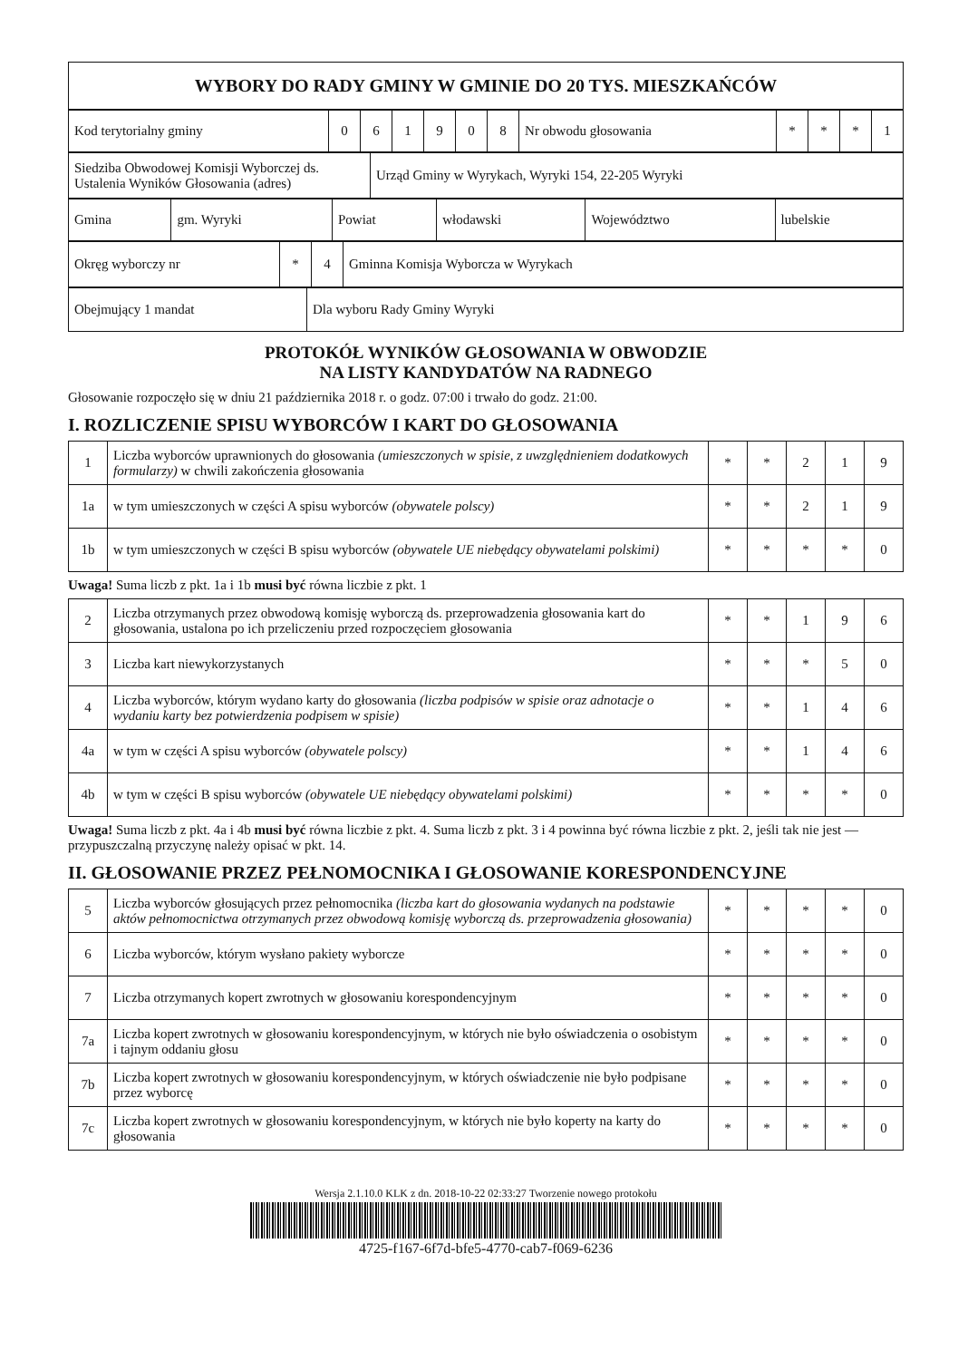| WYBORY DO RADY GMINY W GMINIE DO 20 TYS. MIESZKAŃCÓW |
| --- |
| Kod terytorialny gminy | 0 | 6 | 1 | 9 | 0 | 8 | Nr obwodu głosowania | * | * | * | 1 |
| Siedziba Obwodowej Komisji Wyborczej ds. Ustalenia Wyników Głosowania (adres) | Urząd Gminy w Wyrykach, Wyryki 154, 22-205 Wyryki |
| Gmina | gm. Wyryki | Powiat | włodawski | Województwo | lubelskie |
| Okręg wyborczy nr | * | 4 | Gminna Komisja Wyborcza w Wyrykach |
| Obejmujący 1 mandat | Dla wyboru Rady Gminy Wyryki |
PROTOKÓŁ WYNIKÓW GŁOSOWANIA W OBWODZIE
NA LISTY KANDYDATÓW NA RADNEGO
Głosowanie rozpoczęło się w dniu 21 października 2018 r. o godz. 07:00 i trwało do godz. 21:00.
I. ROZLICZENIE SPISU WYBORCÓW I KART DO GŁOSOWANIA
| 1 | Liczba wyborców uprawnionych do głosowania (umieszczonych w spisie, z uwzględnieniem dodatkowych formularzy) w chwili zakończenia głosowania | * | * | 2 | 1 | 9 |
| 1a | w tym umieszczonych w części A spisu wyborców (obywatele polscy) | * | * | 2 | 1 | 9 |
| 1b | w tym umieszczonych w części B spisu wyborców (obywatele UE niebędący obywatelami polskimi) | * | * | * | * | 0 |
Uwaga! Suma liczb z pkt. 1a i 1b musi być równa liczbie z pkt. 1
| 2 | Liczba otrzymanych przez obwodową komisję wyborczą ds. przeprowadzenia głosowania kart do głosowania, ustalona po ich przeliczeniu przed rozpoczęciem głosowania | * | * | 1 | 9 | 6 |
| 3 | Liczba kart niewykorzystanych | * | * | * | 5 | 0 |
| 4 | Liczba wyborców, którym wydano karty do głosowania (liczba podpisów w spisie oraz adnotacje o wydaniu karty bez potwierdzenia podpisem w spisie) | * | * | 1 | 4 | 6 |
| 4a | w tym w części A spisu wyborców (obywatele polscy) | * | * | 1 | 4 | 6 |
| 4b | w tym w części B spisu wyborców (obywatele UE niebędący obywatelami polskimi) | * | * | * | * | 0 |
Uwaga! Suma liczb z pkt. 4a i 4b musi być równa liczbie z pkt. 4. Suma liczb z pkt. 3 i 4 powinna być równa liczbie z pkt. 2, jeśli tak nie jest — przypuszczalną przyczynę należy opisać w pkt. 14.
II. GŁOSOWANIE PRZEZ PEŁNOMOCNIKA I GŁOSOWANIE KORESPONDENCYJNE
| 5 | Liczba wyborców głosujących przez pełnomocnika (liczba kart do głosowania wydanych na podstawie aktów pełnomocnictwa otrzymanych przez obwodową komisję wyborczą ds. przeprowadzenia głosowania) | * | * | * | * | 0 |
| 6 | Liczba wyborców, którym wysłano pakiety wyborcze | * | * | * | * | 0 |
| 7 | Liczba otrzymanych kopert zwrotnych w głosowaniu korespondencyjnym | * | * | * | * | 0 |
| 7a | Liczba kopert zwrotnych w głosowaniu korespondencyjnym, w których nie było oświadczenia o osobistym i tajnym oddaniu głosu | * | * | * | * | 0 |
| 7b | Liczba kopert zwrotnych w głosowaniu korespondencyjnym, w których oświadczenie nie było podpisane przez wyborcę | * | * | * | * | 0 |
| 7c | Liczba kopert zwrotnych w głosowaniu korespondencyjnym, w których nie było koperty na karty do głosowania | * | * | * | * | 0 |
Wersja 2.1.10.0 KLK z dn. 2018-10-22 02:33:27 Tworzenie nowego protokołu
4725-f167-6f7d-bfe5-4770-cab7-f069-6236